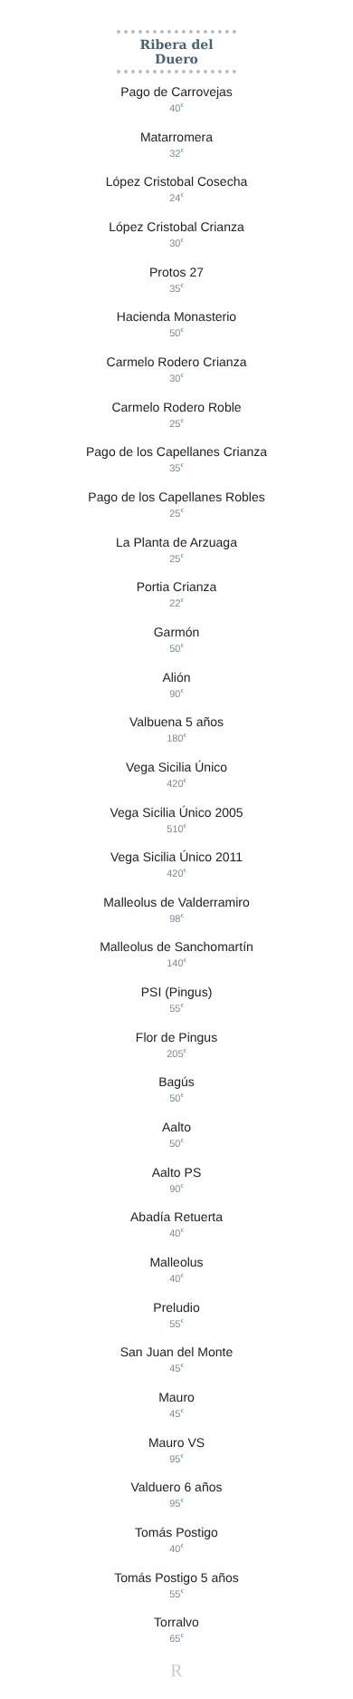Ribera del Duero
Pago de Carrovejas
40<sup>€</sup>
Matarromera
32<sup>€</sup>
López Cristobal Cosecha
24<sup>€</sup>
López Cristobal Crianza
30<sup>€</sup>
Protos 27
35<sup>€</sup>
Hacienda Monasterio
50<sup>€</sup>
Carmelo Rodero Crianza
30<sup>€</sup>
Carmelo Rodero Roble
25<sup>€</sup>
Pago de los Capellanes Crianza
35<sup>€</sup>
Pago de los Capellanes Robles
25<sup>€</sup>
La Planta de Arzuaga
25<sup>€</sup>
Portia Crianza
22<sup>€</sup>
Garmón
50<sup>€</sup>
Alión
90<sup>€</sup>
Valbuena 5 años
180<sup>€</sup>
Vega Sicilia Único
420<sup>€</sup>
Vega Sicilia Único 2005
510<sup>€</sup>
Vega Sicilia Único 2011
420<sup>€</sup>
Malleolus de Valderramiro
98<sup>€</sup>
Malleolus de Sanchomartín
140<sup>€</sup>
PSI (Pingus)
55<sup>€</sup>
Flor de Pingus
205<sup>€</sup>
Bagús
50<sup>€</sup>
Aalto
50<sup>€</sup>
Aalto PS
90<sup>€</sup>
Abadía Retuerta
40<sup>€</sup>
Malleolus
40<sup>€</sup>
Preludio
55<sup>€</sup>
San Juan del Monte
45<sup>€</sup>
Mauro
45<sup>€</sup>
Mauro VS
95<sup>€</sup>
Valduero 6 años
95<sup>€</sup>
Tomás Postigo
40<sup>€</sup>
Tomás Postigo 5 años
55<sup>€</sup>
Torralvo
65<sup>€</sup>
R